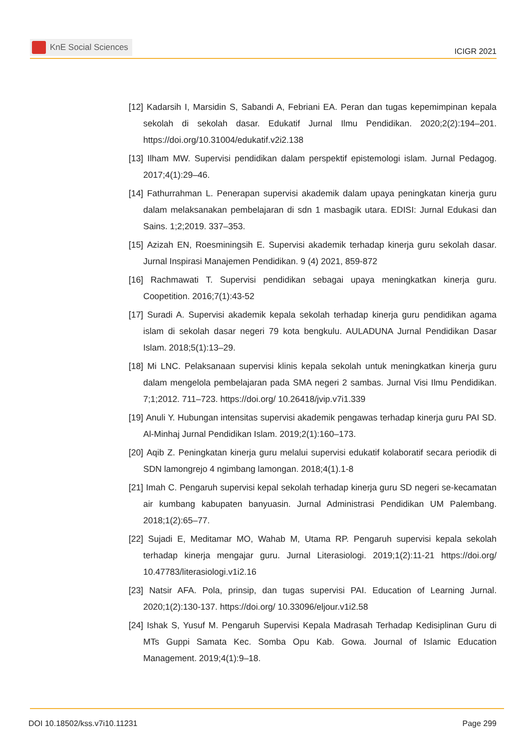KnE Social Sciences
ICIGR 2021
[12] Kadarsih I, Marsidin S, Sabandi A, Febriani EA. Peran dan tugas kepemimpinan kepala sekolah di sekolah dasar. Edukatif Jurnal Ilmu Pendidikan. 2020;2(2):194–201. https://doi.org/10.31004/edukatif.v2i2.138
[13] Ilham MW. Supervisi pendidikan dalam perspektif epistemologi islam. Jurnal Pedagog. 2017;4(1):29–46.
[14] Fathurrahman L. Penerapan supervisi akademik dalam upaya peningkatan kinerja guru dalam melaksanakan pembelajaran di sdn 1 masbagik utara. EDISI: Jurnal Edukasi dan Sains. 1;2;2019. 337–353.
[15] Azizah EN, Roesminingsih E. Supervisi akademik terhadap kinerja guru sekolah dasar. Jurnal Inspirasi Manajemen Pendidikan. 9 (4) 2021, 859-872
[16] Rachmawati T. Supervisi pendidikan sebagai upaya meningkatkan kinerja guru. Coopetition. 2016;7(1):43-52
[17] Suradi A. Supervisi akademik kepala sekolah terhadap kinerja guru pendidikan agama islam di sekolah dasar negeri 79 kota bengkulu. AULADUNA Jurnal Pendidikan Dasar Islam. 2018;5(1):13–29.
[18] Mi LNC. Pelaksanaan supervisi klinis kepala sekolah untuk meningkatkan kinerja guru dalam mengelola pembelajaran pada SMA negeri 2 sambas. Jurnal Visi Ilmu Pendidikan. 7;1;2012. 711–723. https://doi.org/ 10.26418/jvip.v7i1.339
[19] Anuli Y. Hubungan intensitas supervisi akademik pengawas terhadap kinerja guru PAI SD. Al-Minhaj Jurnal Pendidikan Islam. 2019;2(1):160–173.
[20] Aqib Z. Peningkatan kinerja guru melalui supervisi edukatif kolaboratif secara periodik di SDN lamongrejo 4 ngimbang lamongan. 2018;4(1).1-8
[21] Imah C. Pengaruh supervisi kepal sekolah terhadap kinerja guru SD negeri se-kecamatan air kumbang kabupaten banyuasin. Jurnal Administrasi Pendidikan UM Palembang. 2018;1(2):65–77.
[22] Sujadi E, Meditamar MO, Wahab M, Utama RP. Pengaruh supervisi kepala sekolah terhadap kinerja mengajar guru. Jurnal Literasiologi. 2019;1(2):11-21 https://doi.org/ 10.47783/literasiologi.v1i2.16
[23] Natsir AFA. Pola, prinsip, dan tugas supervisi PAI. Education of Learning Jurnal. 2020;1(2):130-137. https://doi.org/ 10.33096/eljour.v1i2.58
[24] Ishak S, Yusuf M. Pengaruh Supervisi Kepala Madrasah Terhadap Kedisiplinan Guru di MTs Guppi Samata Kec. Somba Opu Kab. Gowa. Journal of Islamic Education Management. 2019;4(1):9–18.
DOI 10.18502/kss.v7i10.11231 Page 299